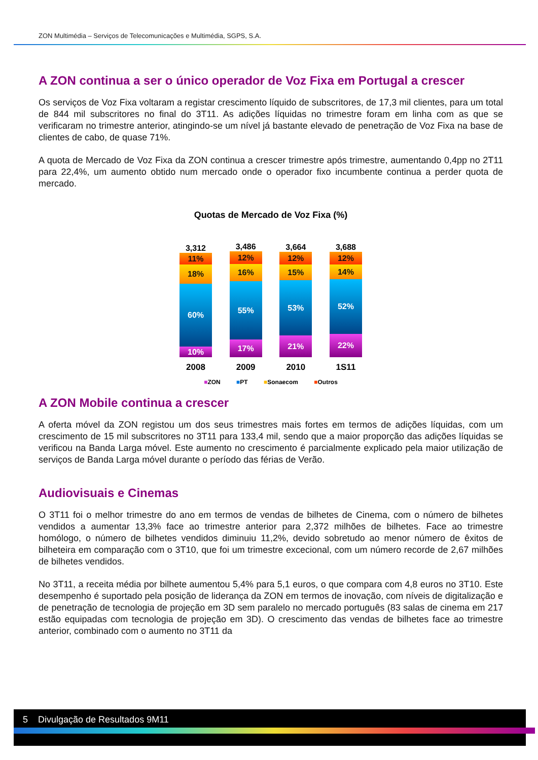ZON Multimédia – Serviços de Telecomunicações e Multimédia, SGPS, S.A.
A ZON continua a ser o único operador de Voz Fixa em Portugal a crescer
Os serviços de Voz Fixa voltaram a registar crescimento líquido de subscritores, de 17,3 mil clientes, para um total de 844 mil subscritores no final do 3T11. As adições líquidas no trimestre foram em linha com as que se verificaram no trimestre anterior, atingindo-se um nível já bastante elevado de penetração de Voz Fixa na base de clientes de cabo, de quase 71%.
A quota de Mercado de Voz Fixa da ZON continua a crescer trimestre após trimestre, aumentando 0,4pp no 2T11 para 22,4%, um aumento obtido num mercado onde o operador fixo incumbente continua a perder quota de mercado.
Quotas de Mercado de Voz Fixa (%)
3,312
11%
18%
60%
10%
3,486
12%
16%
55%
17%
3,664
12%
15%
53%
21%
3,688
12%
14%
52%
22%
2008 2009 2010 1S11
■ZON ■PT ■Sonaecom ■Outros
A ZON Mobile continua a crescer
A oferta móvel da ZON registou um dos seus trimestres mais fortes em termos de adições líquidas, com um crescimento de 15 mil subscritores no 3T11 para 133,4 mil, sendo que a maior proporção das adições líquidas se verificou na Banda Larga móvel. Este aumento no crescimento é parcialmente explicado pela maior utilização de serviços de Banda Larga móvel durante o período das férias de Verão.
Audiovisuais e Cinemas
O 3T11 foi o melhor trimestre do ano em termos de vendas de bilhetes de Cinema, com o número de bilhetes vendidos a aumentar 13,3% face ao trimestre anterior para 2,372 milhões de bilhetes. Face ao trimestre homólogo, o número de bilhetes vendidos diminuiu 11,2%, devido sobretudo ao menor número de êxitos de bilheteira em comparação com o 3T10, que foi um trimestre excecional, com um número recorde de 2,67 milhões de bilhetes vendidos.
No 3T11, a receita média por bilhete aumentou 5,4% para 5,1 euros, o que compara com 4,8 euros no 3T10. Este desempenho é suportado pela posição de liderança da ZON em termos de inovação, com níveis de digitalização e de penetração de tecnologia de projeção em 3D sem paralelo no mercado português (83 salas de cinema em 217 estão equipadas com tecnologia de projeção em 3D). O crescimento das vendas de bilhetes face ao trimestre anterior, combinado com o aumento no 3T11 da
5 Divulgação de Resultados 9M11